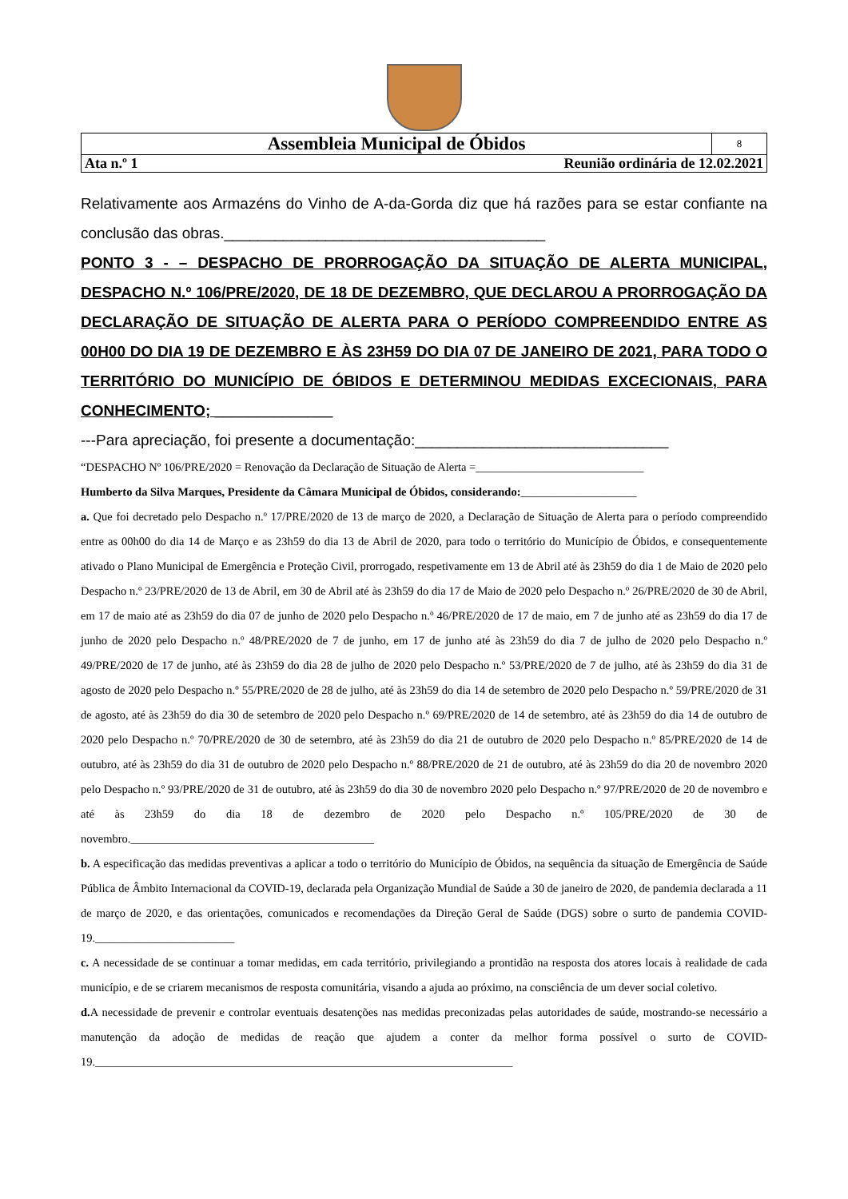| Assembleia Municipal de Óbidos | 8 |
| Ata n.º 1 Reunião ordinária de 12.02.2021 | |
Relativamente aos Armazéns do Vinho de A-da-Gorda diz que há razões para se estar confiante na conclusão das obras.______________________________________
PONTO 3 - – DESPACHO DE PRORROGAÇÃO DA SITUAÇÃO DE ALERTA MUNICIPAL, DESPACHO N.º 106/PRE/2020, DE 18 DE DEZEMBRO, QUE DECLAROU A PRORROGAÇÃO DA DECLARAÇÃO DE SITUAÇÃO DE ALERTA PARA O PERÍODO COMPREENDIDO ENTRE AS 00H00 DO DIA 19 DE DEZEMBRO E ÀS 23H59 DO DIA 07 DE JANEIRO DE 2021, PARA TODO O TERRITÓRIO DO MUNICÍPIO DE ÓBIDOS E DETERMINOU MEDIDAS EXCECIONAIS, PARA CONHECIMENTO; ______________
---Para apreciação, foi presente a documentação:______________________________
“DESPACHO Nº 106/PRE/2020 = Renovação da Declaração de Situação de Alerta =_____________________________
Humberto da Silva Marques, Presidente da Câmara Municipal de Óbidos, considerando:____________________
a. Que foi decretado pelo Despacho n.º 17/PRE/2020 de 13 de março de 2020, a Declaração de Situação de Alerta para o período compreendido entre as 00h00 do dia 14 de Março e as 23h59 do dia 13 de Abril de 2020, para todo o território do Município de Óbidos, e consequentemente ativado o Plano Municipal de Emergência e Proteção Civil, prorrogado, respetivamente em 13 de Abril até às 23h59 do dia 1 de Maio de 2020 pelo Despacho n.º 23/PRE/2020 de 13 de Abril, em 30 de Abril até às 23h59 do dia 17 de Maio de 2020 pelo Despacho n.º 26/PRE/2020 de 30 de Abril, em 17 de maio até as 23h59 do dia 07 de junho de 2020 pelo Despacho n.º 46/PRE/2020 de 17 de maio, em 7 de junho até as 23h59 do dia 17 de junho de 2020 pelo Despacho n.º 48/PRE/2020 de 7 de junho, em 17 de junho até às 23h59 do dia 7 de julho de 2020 pelo Despacho n.º 49/PRE/2020 de 17 de junho, até às 23h59 do dia 28 de julho de 2020 pelo Despacho n.º 53/PRE/2020 de 7 de julho, até às 23h59 do dia 31 de agosto de 2020 pelo Despacho n.º 55/PRE/2020 de 28 de julho, até às 23h59 do dia 14 de setembro de 2020 pelo Despacho n.º 59/PRE/2020 de 31 de agosto, até às 23h59 do dia 30 de setembro de 2020 pelo Despacho n.º 69/PRE/2020 de 14 de setembro, até às 23h59 do dia 14 de outubro de 2020 pelo Despacho n.º 70/PRE/2020 de 30 de setembro, até às 23h59 do dia 21 de outubro de 2020 pelo Despacho n.º 85/PRE/2020 de 14 de outubro, até às 23h59 do dia 31 de outubro de 2020 pelo Despacho n.º 88/PRE/2020 de 21 de outubro, até às 23h59 do dia 20 de novembro 2020 pelo Despacho n.º 93/PRE/2020 de 31 de outubro, até às 23h59 do dia 30 de novembro 2020 pelo Despacho n.º 97/PRE/2020 de 20 de novembro e até às 23h59 do dia 18 de dezembro de 2020 pelo Despacho n.º 105/PRE/2020 de 30 de novembro.__________________________________________
b. A especificação das medidas preventivas a aplicar a todo o território do Município de Óbidos, na sequência da situação de Emergência de Saúde Pública de Âmbito Internacional da COVID-19, declarada pela Organização Mundial de Saúde a 30 de janeiro de 2020, de pandemia declarada a 11 de março de 2020, e das orientações, comunicados e recomendações da Direção Geral de Saúde (DGS) sobre o surto de pandemia COVID-19.________________________
c. A necessidade de se continuar a tomar medidas, em cada território, privilegiando a prontidão na resposta dos atores locais à realidade de cada município, e de se criarem mecanismos de resposta comunitária, visando a ajuda ao próximo, na consciência de um dever social coletivo.
d. A necessidade de prevenir e controlar eventuais desatenções nas medidas preconizadas pelas autoridades de saúde, mostrando-se necessário a manutenção da adoção de medidas de reação que ajudem a conter da melhor forma possível o surto de COVID-19.________________________________________________________________________